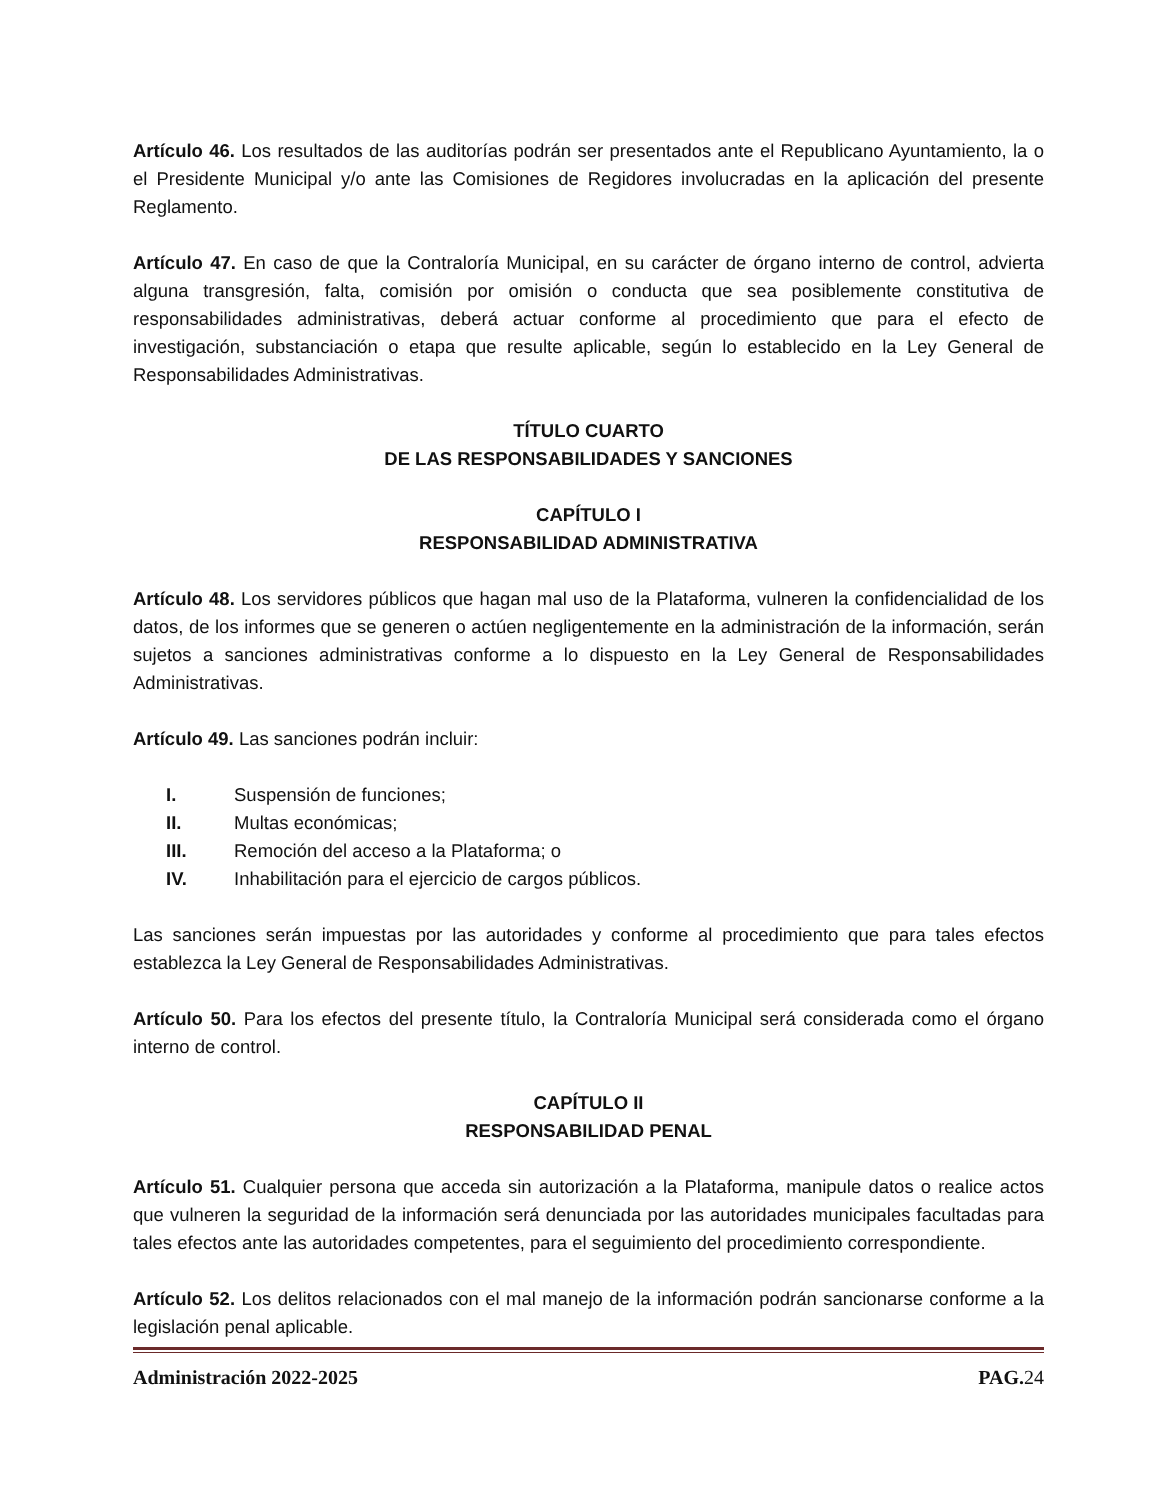Artículo 46. Los resultados de las auditorías podrán ser presentados ante el Republicano Ayuntamiento, la o el Presidente Municipal y/o ante las Comisiones de Regidores involucradas en la aplicación del presente Reglamento.
Artículo 47. En caso de que la Contraloría Municipal, en su carácter de órgano interno de control, advierta alguna transgresión, falta, comisión por omisión o conducta que sea posiblemente constitutiva de responsabilidades administrativas, deberá actuar conforme al procedimiento que para el efecto de investigación, substanciación o etapa que resulte aplicable, según lo establecido en la Ley General de Responsabilidades Administrativas.
TÍTULO CUARTO
DE LAS RESPONSABILIDADES Y SANCIONES
CAPÍTULO I
RESPONSABILIDAD ADMINISTRATIVA
Artículo 48. Los servidores públicos que hagan mal uso de la Plataforma, vulneren la confidencialidad de los datos, de los informes que se generen o actúen negligentemente en la administración de la información, serán sujetos a sanciones administrativas conforme a lo dispuesto en la Ley General de Responsabilidades Administrativas.
Artículo 49. Las sanciones podrán incluir:
I. Suspensión de funciones;
II. Multas económicas;
III. Remoción del acceso a la Plataforma; o
IV. Inhabilitación para el ejercicio de cargos públicos.
Las sanciones serán impuestas por las autoridades y conforme al procedimiento que para tales efectos establezca la Ley General de Responsabilidades Administrativas.
Artículo 50. Para los efectos del presente título, la Contraloría Municipal será considerada como el órgano interno de control.
CAPÍTULO II
RESPONSABILIDAD PENAL
Artículo 51. Cualquier persona que acceda sin autorización a la Plataforma, manipule datos o realice actos que vulneren la seguridad de la información será denunciada por las autoridades municipales facultadas para tales efectos ante las autoridades competentes, para el seguimiento del procedimiento correspondiente.
Artículo 52. Los delitos relacionados con el mal manejo de la información podrán sancionarse conforme a la legislación penal aplicable.
Administración 2022-2025 PAG. 24